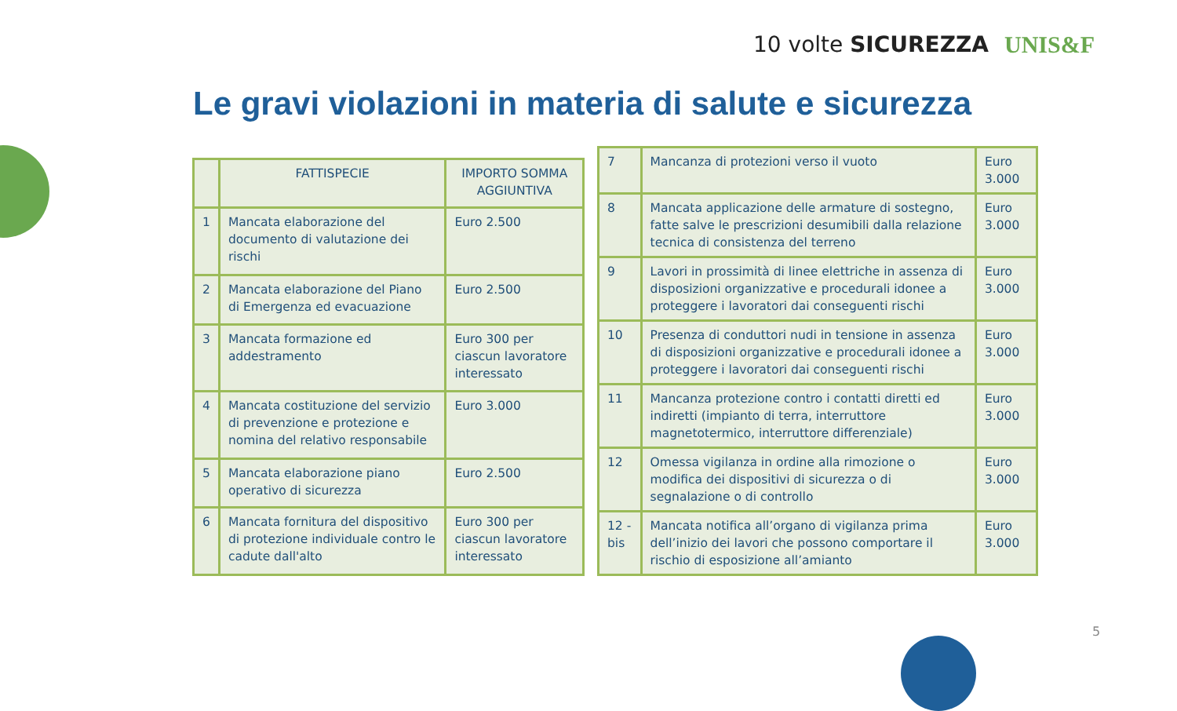10 volte SICUREZZA UNIS&F
Le gravi violazioni in materia di salute e sicurezza
| | FATTISPECIE | IMPORTO SOMMA AGGIUNTIVA |
| --- | --- | --- |
| 1 | Mancata elaborazione del documento di valutazione dei rischi | Euro 2.500 |
| 2 | Mancata elaborazione del Piano di Emergenza ed evacuazione | Euro 2.500 |
| 3 | Mancata formazione ed addestramento | Euro 300 per ciascun lavoratore interessato |
| 4 | Mancata costituzione del servizio di prevenzione e protezione e nomina del relativo responsabile | Euro 3.000 |
| 5 | Mancata elaborazione piano operativo di sicurezza | Euro 2.500 |
| 6 | Mancata fornitura del dispositivo di protezione individuale contro le cadute dall'alto | Euro 300 per ciascun lavoratore interessato |
| 7 | Mancanza di protezioni verso il vuoto | Euro 3.000 |
| 8 | Mancata applicazione delle armature di sostegno, fatte salve le prescrizioni desumibili dalla relazione tecnica di consistenza del terreno | Euro 3.000 |
| 9 | Lavori in prossimità di linee elettriche in assenza di disposizioni organizzative e procedurali idonee a proteggere i lavoratori dai conseguenti rischi | Euro 3.000 |
| 10 | Presenza di conduttori nudi in tensione in assenza di disposizioni organizzative e procedurali idonee a proteggere i lavoratori dai conseguenti rischi | Euro 3.000 |
| 11 | Mancanza protezione contro i contatti diretti ed indiretti (impianto di terra, interruttore magnetotermico, interruttore differenziale) | Euro 3.000 |
| 12 | Omessa vigilanza in ordine alla rimozione o modifica dei dispositivi di sicurezza o di segnalazione o di controllo | Euro 3.000 |
| 12 - bis | Mancata notifica all’organo di vigilanza prima dell’inizio dei lavori che possono comportare il rischio di esposizione all’amianto | Euro 3.000 |
5